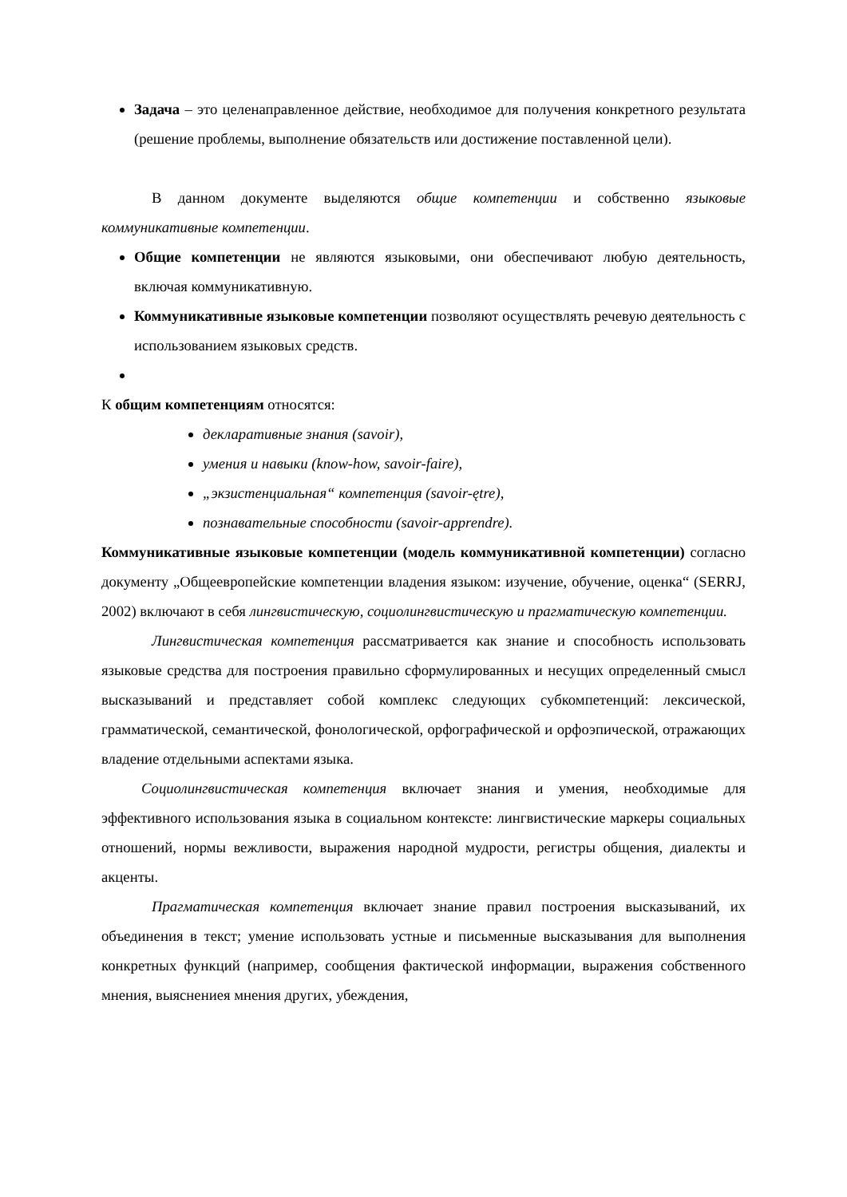Задача – это целенаправленное действие, необходимое для получения конкретного результата (решение проблемы, выполнение обязательств или достижение поставленной цели).
В данном документе выделяются общие компетенции и собственно языковые коммуникативные компетенции.
Общие компетенции не являются языковыми, они обеспечивают любую деятельность, включая коммуникативную.
Коммуникативные языковые компетенции позволяют осуществлять речевую деятельность с использованием языковых средств.
К общим компетенциям относятся:
декларативные знания (savoir),
умения и навыки (know-how, savoir-faire),
„экзистенциальная“ компетенция (savoir-ętre),
познавательные способности (savoir-apprendre).
Коммуникативные языковые компетенции (модель коммуникативной компетенции) согласно документу „Общеевропейские компетенции владения языком: изучение, обучение, оценка“ (SERRJ, 2002) включают в себя лингвистическую, социолингвистическую и прагматическую компетенции.
Лингвистическая компетенция рассматривается как знание и способность использовать языковые средства для построения правильно сформулированных и несущих определенный смысл высказываний и представляет собой комплекс следующих субкомпетенций: лексической, грамматической, семантической, фонологической, орфографической и орфоэпической, отражающих владение отдельными аспектами языка.
Социолингвистическая компетенция включает знания и умения, необходимые для эффективного использования языка в социальном контексте: лингвистические маркеры социальных отношений, нормы вежливости, выражения народной мудрости, регистры общения, диалекты и акценты.
Прагматическая компетенция включает знание правил построения высказываний, их объединения в текст; умение использовать устные и письменные высказывания для выполнения конкретных функций (например, сообщения фактической информации, выражения собственного мнения, выяснениея мнения других, убеждения,